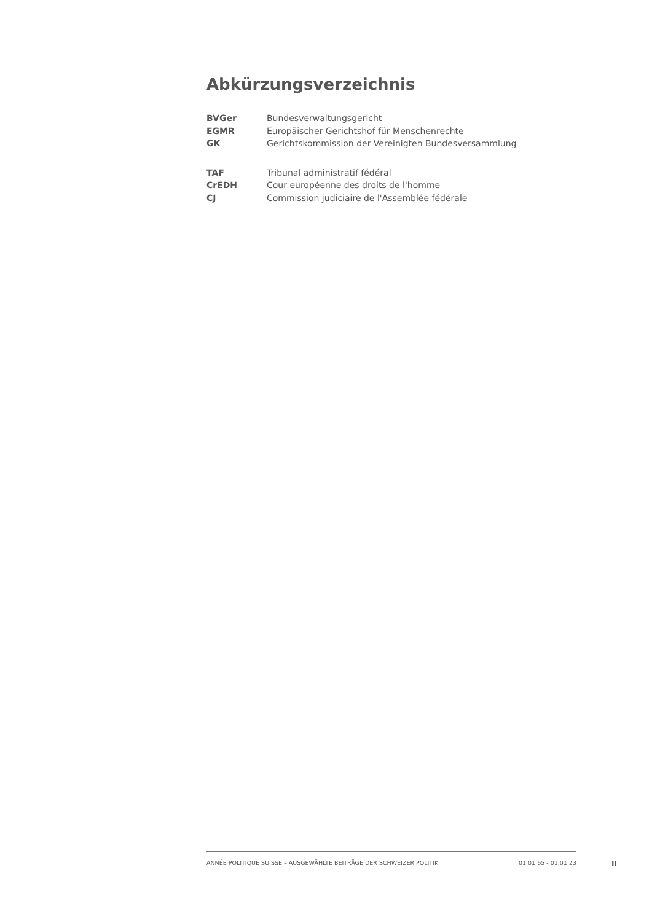Abkürzungsverzeichnis
| BVGer | Bundesverwaltungsgericht |
| EGMR | Europäischer Gerichtshof für Menschenrechte |
| GK | Gerichtskommission der Vereinigten Bundesversammlung |
| TAF | Tribunal administratif fédéral |
| CrEDH | Cour européenne des droits de l'homme |
| CJ | Commission judiciaire de l'Assemblée fédérale |
ANNÉE POLITIQUE SUISSE – AUSGEWÄHLTE BEITRÄGE DER SCHWEIZER POLITIK 01.01.65 - 01.01.23
II